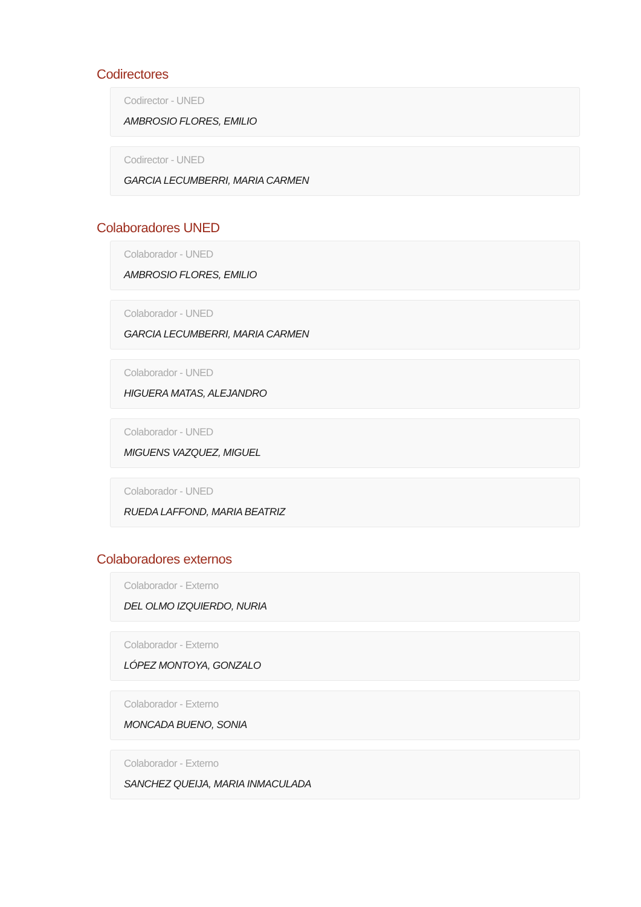Codirectores
Codirector - UNED
AMBROSIO FLORES, EMILIO
Codirector - UNED
GARCIA LECUMBERRI, MARIA CARMEN
Colaboradores UNED
Colaborador - UNED
AMBROSIO FLORES, EMILIO
Colaborador - UNED
GARCIA LECUMBERRI, MARIA CARMEN
Colaborador - UNED
HIGUERA MATAS, ALEJANDRO
Colaborador - UNED
MIGUENS VAZQUEZ, MIGUEL
Colaborador - UNED
RUEDA LAFFOND, MARIA BEATRIZ
Colaboradores externos
Colaborador - Externo
DEL OLMO IZQUIERDO, NURIA
Colaborador - Externo
LÓPEZ MONTOYA, GONZALO
Colaborador - Externo
MONCADA BUENO, SONIA
Colaborador - Externo
SANCHEZ QUEIJA, MARIA INMACULADA